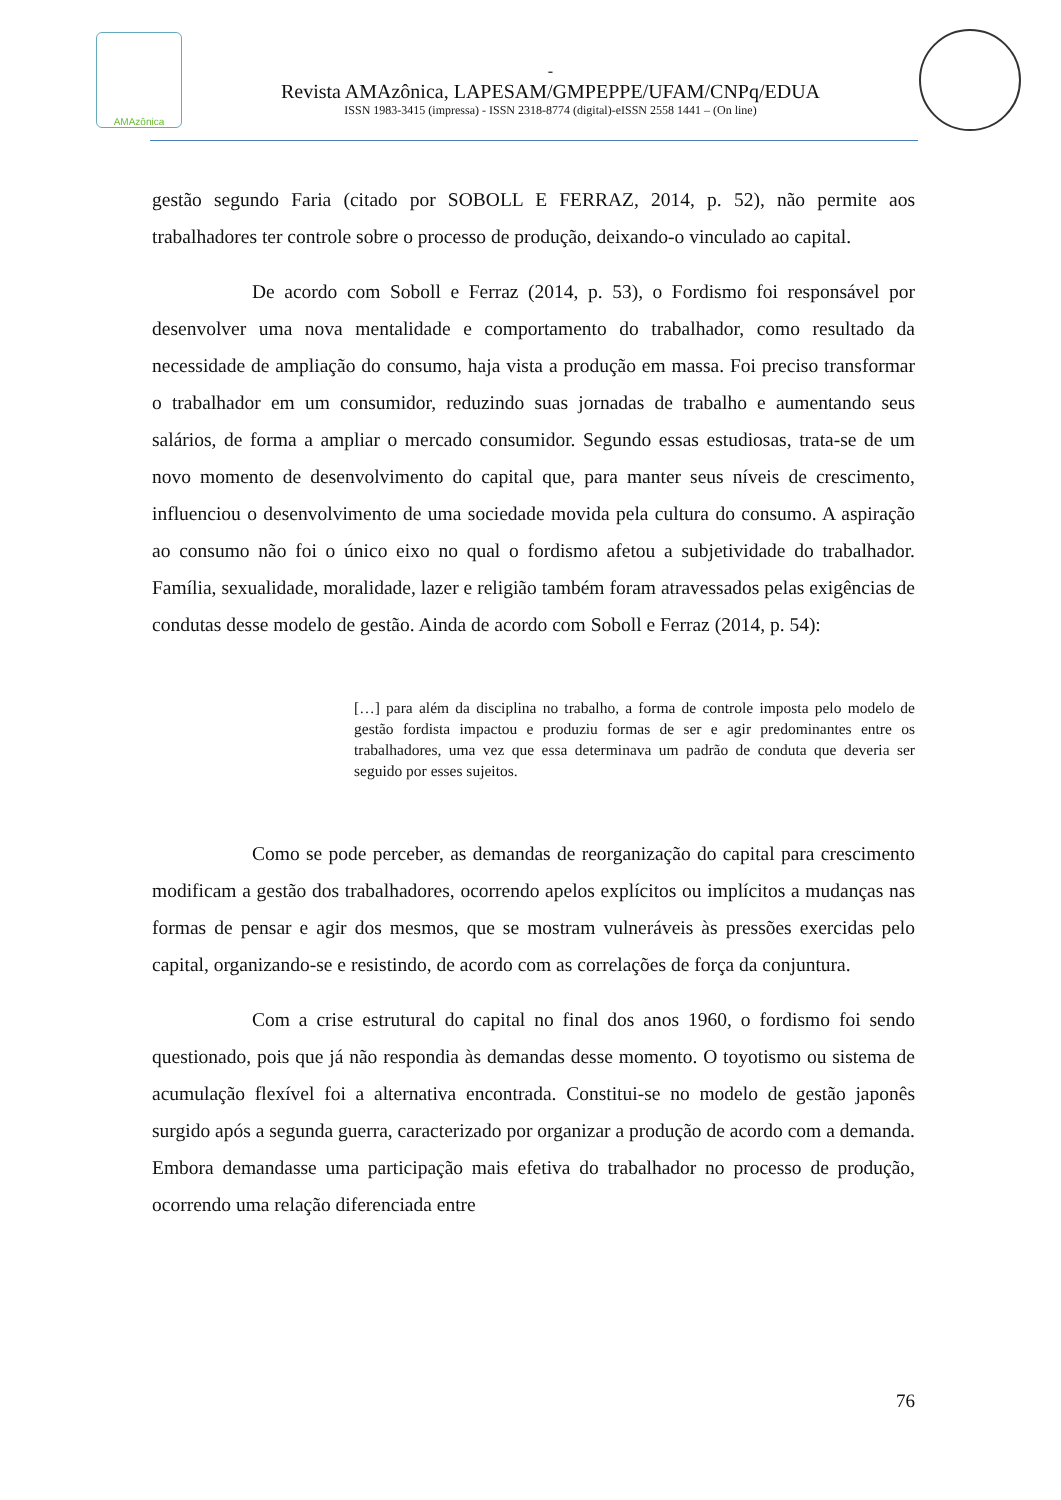AMAzônica
-
Revista AMAzônica, LAPESAM/GMPEPPE/UFAM/CNPq/EDUA
ISSN 1983-3415 (impressa) - ISSN 2318-8774 (digital)-eISSN 2558 1441 – (On line)
gestão segundo Faria (citado por SOBOLL E FERRAZ, 2014, p. 52), não permite aos trabalhadores ter controle sobre o processo de produção, deixando-o vinculado ao capital.
De acordo com Soboll e Ferraz (2014, p. 53), o Fordismo foi responsável por desenvolver uma nova mentalidade e comportamento do trabalhador, como resultado da necessidade de ampliação do consumo, haja vista a produção em massa. Foi preciso transformar o trabalhador em um consumidor, reduzindo suas jornadas de trabalho e aumentando seus salários, de forma a ampliar o mercado consumidor. Segundo essas estudiosas, trata-se de um novo momento de desenvolvimento do capital que, para manter seus níveis de crescimento, influenciou o desenvolvimento de uma sociedade movida pela cultura do consumo. A aspiração ao consumo não foi o único eixo no qual o fordismo afetou a subjetividade do trabalhador. Família, sexualidade, moralidade, lazer e religião também foram atravessados pelas exigências de condutas desse modelo de gestão. Ainda de acordo com Soboll e Ferraz (2014, p. 54):
[…] para além da disciplina no trabalho, a forma de controle imposta pelo modelo de gestão fordista impactou e produziu formas de ser e agir predominantes entre os trabalhadores, uma vez que essa determinava um padrão de conduta que deveria ser seguido por esses sujeitos.
Como se pode perceber, as demandas de reorganização do capital para crescimento modificam a gestão dos trabalhadores, ocorrendo apelos explícitos ou implícitos a mudanças nas formas de pensar e agir dos mesmos, que se mostram vulneráveis às pressões exercidas pelo capital, organizando-se e resistindo, de acordo com as correlações de força da conjuntura.
Com a crise estrutural do capital no final dos anos 1960, o fordismo foi sendo questionado, pois que já não respondia às demandas desse momento. O toyotismo ou sistema de acumulação flexível foi a alternativa encontrada. Constitui-se no modelo de gestão japonês surgido após a segunda guerra, caracterizado por organizar a produção de acordo com a demanda. Embora demandasse uma participação mais efetiva do trabalhador no processo de produção, ocorrendo uma relação diferenciada entre
76